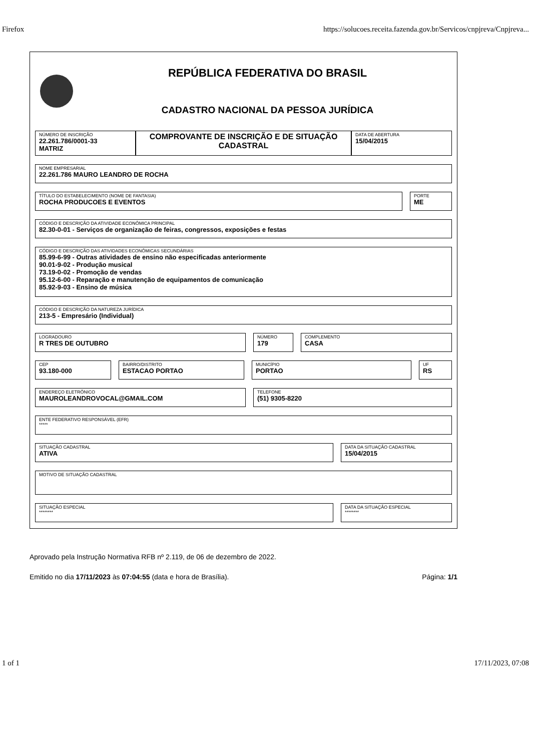Firefox https://solucoes.receita.fazenda.gov.br/Servicos/cnpjreva/Cnpjreva...
REPÚBLICA FEDERATIVA DO BRASIL
CADASTRO NACIONAL DA PESSOA JURÍDICA
NÚMERO DE INSCRIÇÃO
22.261.786/0001-33
MATRIZ
COMPROVANTE DE INSCRIÇÃO E DE SITUAÇÃO CADASTRAL
DATA DE ABERTURA
15/04/2015
NOME EMPRESARIAL
22.261.786 MAURO LEANDRO DE ROCHA
TÍTULO DO ESTABELECIMENTO (NOME DE FANTASIA)
ROCHA PRODUCOES E EVENTOS
PORTE
ME
CÓDIGO E DESCRIÇÃO DA ATIVIDADE ECONÔMICA PRINCIPAL
82.30-0-01 - Serviços de organização de feiras, congressos, exposições e festas
CÓDIGO E DESCRIÇÃO DAS ATIVIDADES ECONÔMICAS SECUNDÁRIAS
85.99-6-99 - Outras atividades de ensino não especificadas anteriormente
90.01-9-02 - Produção musical
73.19-0-02 - Promoção de vendas
95.12-6-00 - Reparação e manutenção de equipamentos de comunicação
85.92-9-03 - Ensino de música
CÓDIGO E DESCRIÇÃO DA NATUREZA JURÍDICA
213-5 - Empresário (Individual)
LOGRADOURO
R TRES DE OUTUBRO
NÚMERO
179
COMPLEMENTO
CASA
CEP
93.180-000
BAIRRO/DISTRITO
ESTACAO PORTAO
MUNICÍPIO
PORTAO
UF
RS
ENDEREÇO ELETRÔNICO
MAUROLEANDROVOCAL@GMAIL.COM
TELEFONE
(51) 9305-8220
ENTE FEDERATIVO RESPONSÁVEL (EFR)
*****
SITUAÇÃO CADASTRAL
ATIVA
DATA DA SITUAÇÃO CADASTRAL
15/04/2015
MOTIVO DE SITUAÇÃO CADASTRAL
SITUAÇÃO ESPECIAL
********
DATA DA SITUAÇÃO ESPECIAL
********
Aprovado pela Instrução Normativa RFB nº 2.119, de 06 de dezembro de 2022.
Emitido no dia 17/11/2023 às 07:04:55 (data e hora de Brasília). Página: 1/1
1 of 1 17/11/2023, 07:08